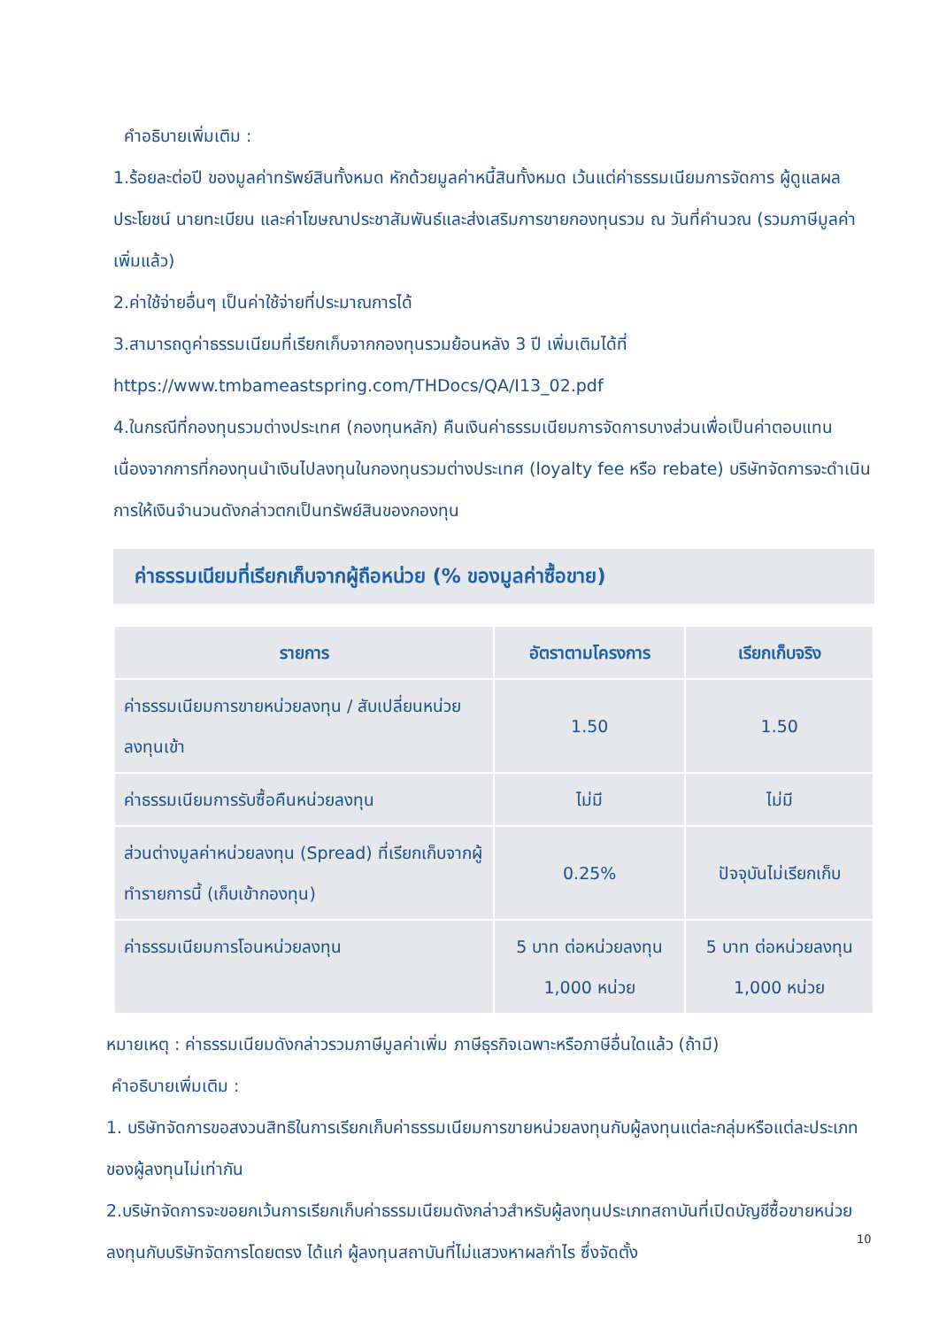คำอธิบายเพิ่มเติม :
1.ร้อยละต่อปี ของมูลค่าทรัพย์สินทั้งหมด หักด้วยมูลค่าหนี้สินทั้งหมด เว้นแต่ค่าธรรมเนียมการจัดการ ผู้ดูแลผลประโยชน์ นายทะเบียน และค่าโฆษณาประชาสัมพันธ์และส่งเสริมการขายกองทุนรวม ณ วันที่คำนวณ (รวมภาษีมูลค่าเพิ่มแล้ว)
2.ค่าใช้จ่ายอื่นๆ เป็นค่าใช้จ่ายที่ประมาณการได้
3.สามารถดูค่าธรรมเนียมที่เรียกเก็บจากกองทุนรวมย้อนหลัง 3 ปี เพิ่มเติมได้ที่
https://www.tmbameastspring.com/THDocs/QA/I13_02.pdf
4.ในกรณีที่กองทุนรวมต่างประเทศ (กองทุนหลัก) คืนเงินค่าธรรมเนียมการจัดการบางส่วนเพื่อเป็นค่าตอบแทนเนื่องจากการที่กองทุนนำเงินไปลงทุนในกองทุนรวมต่างประเทศ (loyalty fee หรือ rebate) บริษัทจัดการจะดำเนินการให้เงินจำนวนดังกล่าวตกเป็นทรัพย์สินของกองทุน
ค่าธรรมเนียมที่เรียกเก็บจากผู้ถือหน่วย (% ของมูลค่าซื้อขาย)
| รายการ | อัตราตามโครงการ | เรียกเก็บจริง |
| --- | --- | --- |
| ค่าธรรมเนียมการขายหน่วยลงทุน / สับเปลี่ยนหน่วยลงทุนเข้า | 1.50 | 1.50 |
| ค่าธรรมเนียมการรับซื้อคืนหน่วยลงทุน | ไม่มี | ไม่มี |
| ส่วนต่างมูลค่าหน่วยลงทุน (Spread) ที่เรียกเก็บจากผู้ทำรายการนี้ (เก็บเข้ากองทุน) | 0.25% | ปัจจุบันไม่เรียกเก็บ |
| ค่าธรรมเนียมการโอนหน่วยลงทุน | 5 บาท ต่อหน่วยลงทุน 1,000 หน่วย | 5 บาท ต่อหน่วยลงทุน 1,000 หน่วย |
หมายเหตุ : ค่าธรรมเนียมดังกล่าวรวมภาษีมูลค่าเพิ่ม ภาษีธุรกิจเฉพาะหรือภาษีอื่นใดแล้ว (ถ้ามี)
คำอธิบายเพิ่มเติม :
1. บริษัทจัดการขอสงวนสิทธิในการเรียกเก็บค่าธรรมเนียมการขายหน่วยลงทุนกับผู้ลงทุนแต่ละกลุ่มหรือแต่ละประเภทของผู้ลงทุนไม่เท่ากัน
2.บริษัทจัดการจะขอยกเว้นการเรียกเก็บค่าธรรมเนียมดังกล่าวสำหรับผู้ลงทุนประเภทสถาบันที่เปิดบัญชีซื้อขายหน่วยลงทุนกับบริษัทจัดการโดยตรง ได้แก่ ผู้ลงทุนสถาบันที่ไม่แสวงหาผลกำไร ซึ่งจัดตั้ง
10